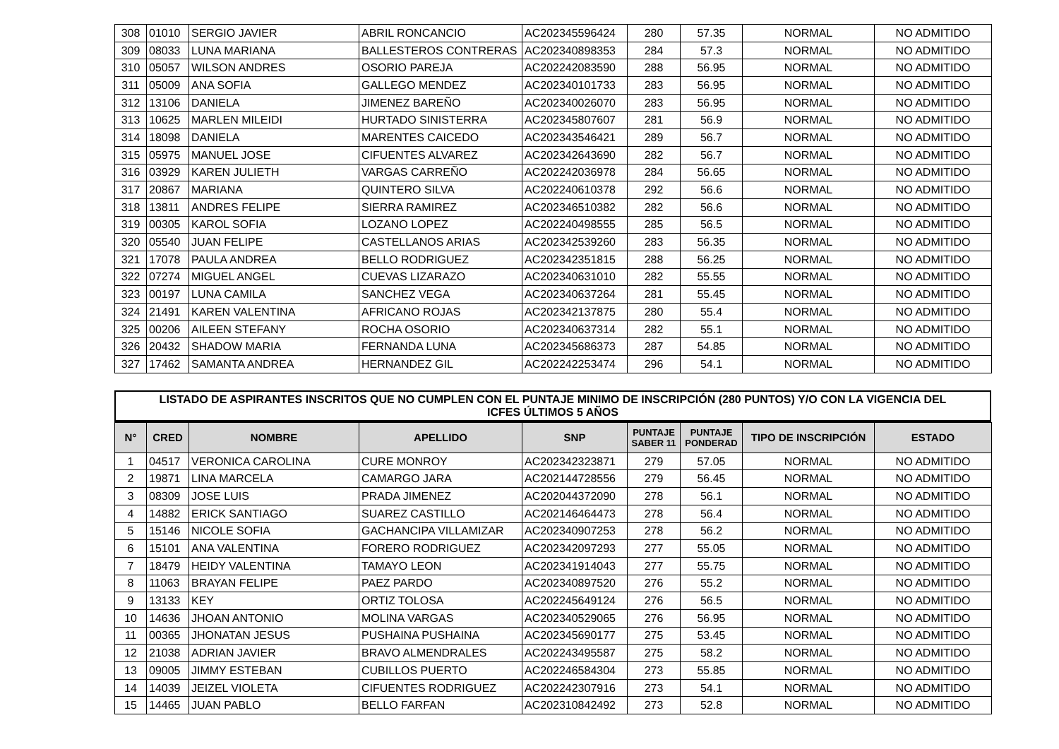| 308 | 01010 | SERGIO JAVIER | ABRIL RONCANCIO | AC202345596424 | 280 | 57.35 | NORMAL | NO ADMITIDO |
| 309 | 08033 | LUNA MARIANA | BALLESTEROS CONTRERAS | AC202340898353 | 284 | 57.3 | NORMAL | NO ADMITIDO |
| 310 | 05057 | WILSON ANDRES | OSORIO PAREJA | AC202242083590 | 288 | 56.95 | NORMAL | NO ADMITIDO |
| 311 | 05009 | ANA SOFIA | GALLEGO MENDEZ | AC202340101733 | 283 | 56.95 | NORMAL | NO ADMITIDO |
| 312 | 13106 | DANIELA | JIMENEZ BAREÑO | AC202340026070 | 283 | 56.95 | NORMAL | NO ADMITIDO |
| 313 | 10625 | MARLEN MILEIDI | HURTADO SINISTERRA | AC202345807607 | 281 | 56.9 | NORMAL | NO ADMITIDO |
| 314 | 18098 | DANIELA | MARENTES CAICEDO | AC202343546421 | 289 | 56.7 | NORMAL | NO ADMITIDO |
| 315 | 05975 | MANUEL JOSE | CIFUENTES ALVAREZ | AC202342643690 | 282 | 56.7 | NORMAL | NO ADMITIDO |
| 316 | 03929 | KAREN JULIETH | VARGAS CARREÑO | AC202242036978 | 284 | 56.65 | NORMAL | NO ADMITIDO |
| 317 | 20867 | MARIANA | QUINTERO SILVA | AC202240610378 | 292 | 56.6 | NORMAL | NO ADMITIDO |
| 318 | 13811 | ANDRES FELIPE | SIERRA RAMIREZ | AC202346510382 | 282 | 56.6 | NORMAL | NO ADMITIDO |
| 319 | 00305 | KAROL SOFIA | LOZANO LOPEZ | AC202240498555 | 285 | 56.5 | NORMAL | NO ADMITIDO |
| 320 | 05540 | JUAN FELIPE | CASTELLANOS ARIAS | AC202342539260 | 283 | 56.35 | NORMAL | NO ADMITIDO |
| 321 | 17078 | PAULA ANDREA | BELLO RODRIGUEZ | AC202342351815 | 288 | 56.25 | NORMAL | NO ADMITIDO |
| 322 | 07274 | MIGUEL ANGEL | CUEVAS LIZARAZO | AC202340631010 | 282 | 55.55 | NORMAL | NO ADMITIDO |
| 323 | 00197 | LUNA CAMILA | SANCHEZ VEGA | AC202340637264 | 281 | 55.45 | NORMAL | NO ADMITIDO |
| 324 | 21491 | KAREN VALENTINA | AFRICANO ROJAS | AC202342137875 | 280 | 55.4 | NORMAL | NO ADMITIDO |
| 325 | 00206 | AILEEN STEFANY | ROCHA OSORIO | AC202340637314 | 282 | 55.1 | NORMAL | NO ADMITIDO |
| 326 | 20432 | SHADOW MARIA | FERNANDA LUNA | AC202345686373 | 287 | 54.85 | NORMAL | NO ADMITIDO |
| 327 | 17462 | SAMANTA ANDREA | HERNANDEZ GIL | AC202242253474 | 296 | 54.1 | NORMAL | NO ADMITIDO |
LISTADO DE ASPIRANTES INSCRITOS QUE NO CUMPLEN CON EL PUNTAJE MINIMO DE INSCRIPCIÓN (280 PUNTOS) Y/O CON LA VIGENCIA DEL
ICFES ÚLTIMOS 5 AÑOS
| N° | CRED | NOMBRE | APELLIDO | SNP | PUNTAJE SABER 11 | PUNTAJE PONDERAD | TIPO DE INSCRIPCIÓN | ESTADO |
| --- | --- | --- | --- | --- | --- | --- | --- | --- |
| 1 | 04517 | VERONICA CAROLINA | CURE MONROY | AC202342323871 | 279 | 57.05 | NORMAL | NO ADMITIDO |
| 2 | 19871 | LINA MARCELA | CAMARGO JARA | AC202144728556 | 279 | 56.45 | NORMAL | NO ADMITIDO |
| 3 | 08309 | JOSE LUIS | PRADA JIMENEZ | AC202044372090 | 278 | 56.1 | NORMAL | NO ADMITIDO |
| 4 | 14882 | ERICK SANTIAGO | SUAREZ CASTILLO | AC202146464473 | 278 | 56.4 | NORMAL | NO ADMITIDO |
| 5 | 15146 | NICOLE SOFIA | GACHANCIPA VILLAMIZAR | AC202340907253 | 278 | 56.2 | NORMAL | NO ADMITIDO |
| 6 | 15101 | ANA VALENTINA | FORERO RODRIGUEZ | AC202342097293 | 277 | 55.05 | NORMAL | NO ADMITIDO |
| 7 | 18479 | HEIDY VALENTINA | TAMAYO LEON | AC202341914043 | 277 | 55.75 | NORMAL | NO ADMITIDO |
| 8 | 11063 | BRAYAN FELIPE | PAEZ PARDO | AC202340897520 | 276 | 55.2 | NORMAL | NO ADMITIDO |
| 9 | 13133 | KEY | ORTIZ TOLOSA | AC202245649124 | 276 | 56.5 | NORMAL | NO ADMITIDO |
| 10 | 14636 | JHOAN ANTONIO | MOLINA VARGAS | AC202340529065 | 276 | 56.95 | NORMAL | NO ADMITIDO |
| 11 | 00365 | JHONATAN JESUS | PUSHAINA PUSHAINA | AC202345690177 | 275 | 53.45 | NORMAL | NO ADMITIDO |
| 12 | 21038 | ADRIAN JAVIER | BRAVO ALMENDRALES | AC202243495587 | 275 | 58.2 | NORMAL | NO ADMITIDO |
| 13 | 09005 | JIMMY ESTEBAN | CUBILLOS PUERTO | AC202246584304 | 273 | 55.85 | NORMAL | NO ADMITIDO |
| 14 | 14039 | JEIZEL VIOLETA | CIFUENTES RODRIGUEZ | AC202242307916 | 273 | 54.1 | NORMAL | NO ADMITIDO |
| 15 | 14465 | JUAN PABLO | BELLO FARFAN | AC202310842492 | 273 | 52.8 | NORMAL | NO ADMITIDO |